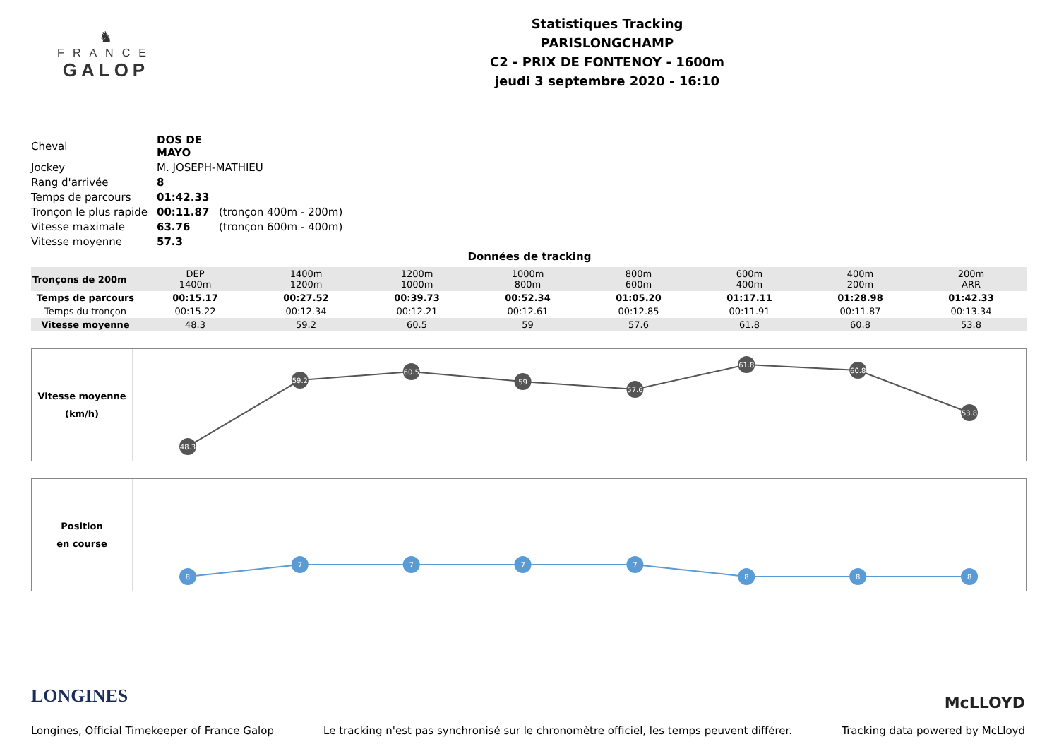♞
FRANCE
GALOP
Statistiques Tracking
PARISLONGCHAMP
C2 - PRIX DE FONTENOY - 1600m
jeudi 3 septembre 2020 - 16:10
| Cheval | DOS DE MAYO | |
| Jockey | M. JOSEPH-MATHIEU | |
| Rang d'arrivée | 8 | |
| Temps de parcours | 01:42.33 | |
| Tronçon le plus rapide | 00:11.87 | (tronçon 400m - 200m) |
| Vitesse maximale | 63.76 | (tronçon 600m - 400m) |
| Vitesse moyenne | 57.3 | |
Données de tracking
| Tronçons de 200m | DEP 1400m | 1400m 1200m | 1200m 1000m | 1000m 800m | 800m 600m | 600m 400m | 400m 200m | 200m ARR |
| Temps de parcours | 00:15.17 | 00:27.52 | 00:39.73 | 00:52.34 | 01:05.20 | 01:17.11 | 01:28.98 | 01:42.33 |
| Temps du tronçon | 00:15.22 | 00:12.34 | 00:12.21 | 00:12.61 | 00:12.85 | 00:11.91 | 00:11.87 | 00:13.34 |
| Vitesse moyenne | 48.3 | 59.2 | 60.5 | 59 | 57.6 | 61.8 | 60.8 | 53.8 |
Vitesse moyenne
(km/h)
48.3
59.2
60.5
59
57.6
61.8
60.8
53.8
Position
en course
8
7
7
7
7
8
8
8
LONGINES
McLLOYD
Longines, Official Timekeeper of France Galop Le tracking n'est pas synchronisé sur le chronomètre officiel, les temps peuvent différer. Tracking data powered by McLloyd